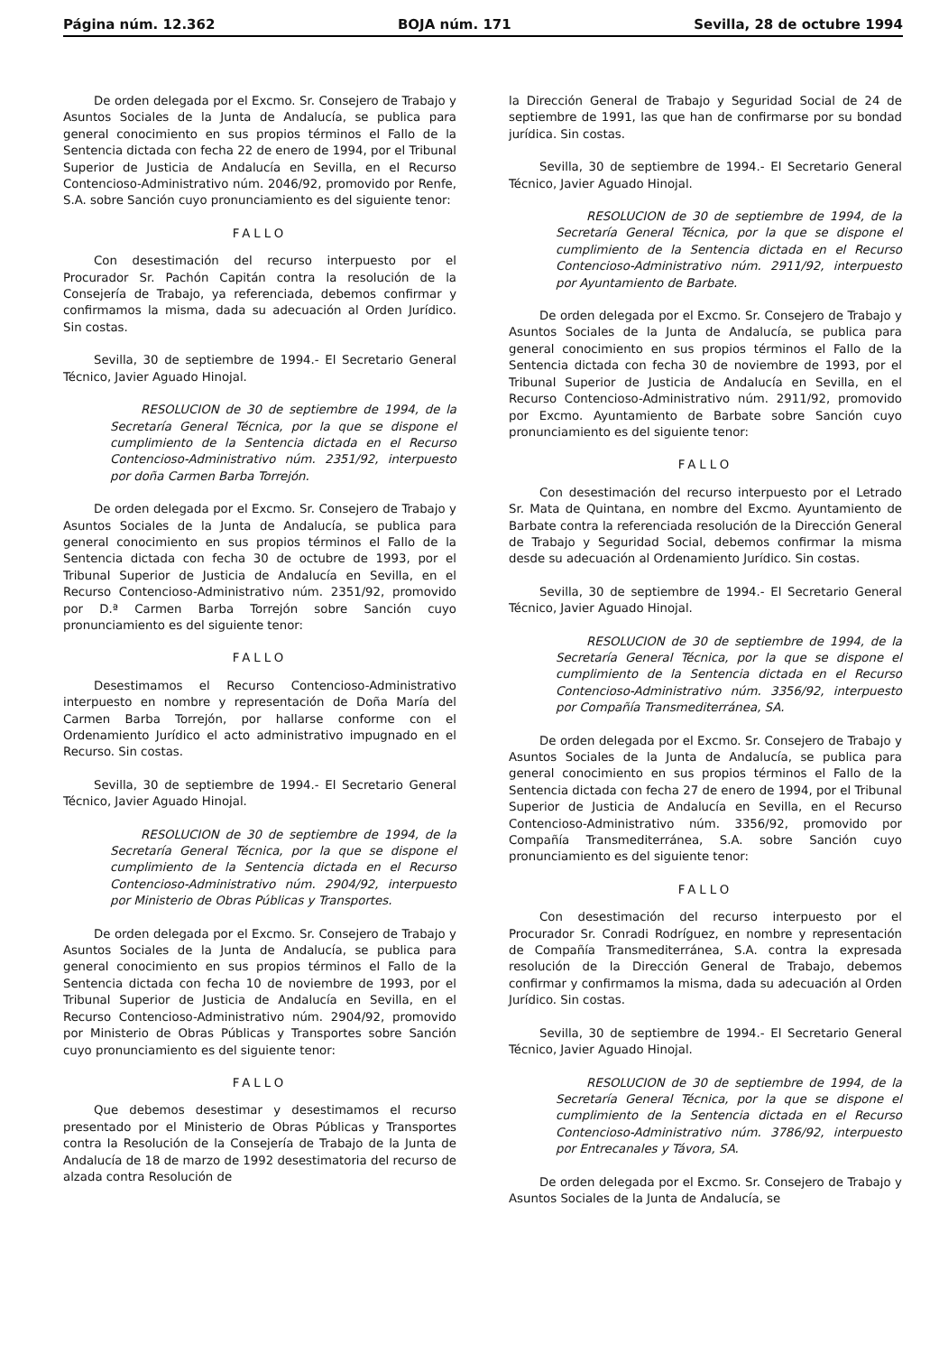Página núm. 12.362 BOJA núm. 171 Sevilla, 28 de octubre 1994
De orden delegada por el Excmo. Sr. Consejero de Trabajo y Asuntos Sociales de la Junta de Andalucía, se publica para general conocimiento en sus propios términos el Fallo de la Sentencia dictada con fecha 22 de enero de 1994, por el Tribunal Superior de Justicia de Andalucía en Sevilla, en el Recurso Contencioso-Administrativo núm. 2046/92, promovido por Renfe, S.A. sobre Sanción cuyo pronunciamiento es del siguiente tenor:
FALLO
Con desestimación del recurso interpuesto por el Procurador Sr. Pachón Capitán contra la resolución de la Consejería de Trabajo, ya referenciada, debemos confirmar y confirmamos la misma, dada su adecuación al Orden Jurídico. Sin costas.
Sevilla, 30 de septiembre de 1994.- El Secretario General Técnico, Javier Aguado Hinojal.
RESOLUCION de 30 de septiembre de 1994, de la Secretaría General Técnica, por la que se dispone el cumplimiento de la Sentencia dictada en el Recurso Contencioso-Administrativo núm. 2351/92, interpuesto por doña Carmen Barba Torrejón.
De orden delegada por el Excmo. Sr. Consejero de Trabajo y Asuntos Sociales de la Junta de Andalucía, se publica para general conocimiento en sus propios términos el Fallo de la Sentencia dictada con fecha 30 de octubre de 1993, por el Tribunal Superior de Justicia de Andalucía en Sevilla, en el Recurso Contencioso-Administrativo núm. 2351/92, promovido por D.ª Carmen Barba Torrejón sobre Sanción cuyo pronunciamiento es del siguiente tenor:
FALLO
Desestimamos el Recurso Contencioso-Administrativo interpuesto en nombre y representación de Doña María del Carmen Barba Torrejón, por hallarse conforme con el Ordenamiento Jurídico el acto administrativo impugnado en el Recurso. Sin costas.
Sevilla, 30 de septiembre de 1994.- El Secretario General Técnico, Javier Aguado Hinojal.
RESOLUCION de 30 de septiembre de 1994, de la Secretaría General Técnica, por la que se dispone el cumplimiento de la Sentencia dictada en el Recurso Contencioso-Administrativo núm. 2904/92, interpuesto por Ministerio de Obras Públicas y Transportes.
De orden delegada por el Excmo. Sr. Consejero de Trabajo y Asuntos Sociales de la Junta de Andalucía, se publica para general conocimiento en sus propios términos el Fallo de la Sentencia dictada con fecha 10 de noviembre de 1993, por el Tribunal Superior de Justicia de Andalucía en Sevilla, en el Recurso Contencioso-Administrativo núm. 2904/92, promovido por Ministerio de Obras Públicas y Transportes sobre Sanción cuyo pronunciamiento es del siguiente tenor:
FALLO
Que debemos desestimar y desestimamos el recurso presentado por el Ministerio de Obras Públicas y Transportes contra la Resolución de la Consejería de Trabajo de la Junta de Andalucía de 18 de marzo de 1992 desestimatoria del recurso de alzada contra Resolución de
la Dirección General de Trabajo y Seguridad Social de 24 de septiembre de 1991, las que han de confirmarse por su bondad jurídica. Sin costas.
Sevilla, 30 de septiembre de 1994.- El Secretario General Técnico, Javier Aguado Hinojal.
RESOLUCION de 30 de septiembre de 1994, de la Secretaría General Técnica, por la que se dispone el cumplimiento de la Sentencia dictada en el Recurso Contencioso-Administrativo núm. 2911/92, interpuesto por Ayuntamiento de Barbate.
De orden delegada por el Excmo. Sr. Consejero de Trabajo y Asuntos Sociales de la Junta de Andalucía, se publica para general conocimiento en sus propios términos el Fallo de la Sentencia dictada con fecha 30 de noviembre de 1993, por el Tribunal Superior de Justicia de Andalucía en Sevilla, en el Recurso Contencioso-Administrativo núm. 2911/92, promovido por Excmo. Ayuntamiento de Barbate sobre Sanción cuyo pronunciamiento es del siguiente tenor:
FALLO
Con desestimación del recurso interpuesto por el Letrado Sr. Mata de Quintana, en nombre del Excmo. Ayuntamiento de Barbate contra la referenciada resolución de la Dirección General de Trabajo y Seguridad Social, debemos confirmar la misma desde su adecuación al Ordenamiento Jurídico. Sin costas.
Sevilla, 30 de septiembre de 1994.- El Secretario General Técnico, Javier Aguado Hinojal.
RESOLUCION de 30 de septiembre de 1994, de la Secretaría General Técnica, por la que se dispone el cumplimiento de la Sentencia dictada en el Recurso Contencioso-Administrativo núm. 3356/92, interpuesto por Compañía Transmediterránea, SA.
De orden delegada por el Excmo. Sr. Consejero de Trabajo y Asuntos Sociales de la Junta de Andalucía, se publica para general conocimiento en sus propios términos el Fallo de la Sentencia dictada con fecha 27 de enero de 1994, por el Tribunal Superior de Justicia de Andalucía en Sevilla, en el Recurso Contencioso-Administrativo núm. 3356/92, promovido por Compañía Transmediterránea, S.A. sobre Sanción cuyo pronunciamiento es del siguiente tenor:
FALLO
Con desestimación del recurso interpuesto por el Procurador Sr. Conradi Rodríguez, en nombre y representación de Compañía Transmediterránea, S.A. contra la expresada resolución de la Dirección General de Trabajo, debemos confirmar y confirmamos la misma, dada su adecuación al Orden Jurídico. Sin costas.
Sevilla, 30 de septiembre de 1994.- El Secretario General Técnico, Javier Aguado Hinojal.
RESOLUCION de 30 de septiembre de 1994, de la Secretaría General Técnica, por la que se dispone el cumplimiento de la Sentencia dictada en el Recurso Contencioso-Administrativo núm. 3786/92, interpuesto por Entrecanales y Távora, SA.
De orden delegada por el Excmo. Sr. Consejero de Trabajo y Asuntos Sociales de la Junta de Andalucía, se